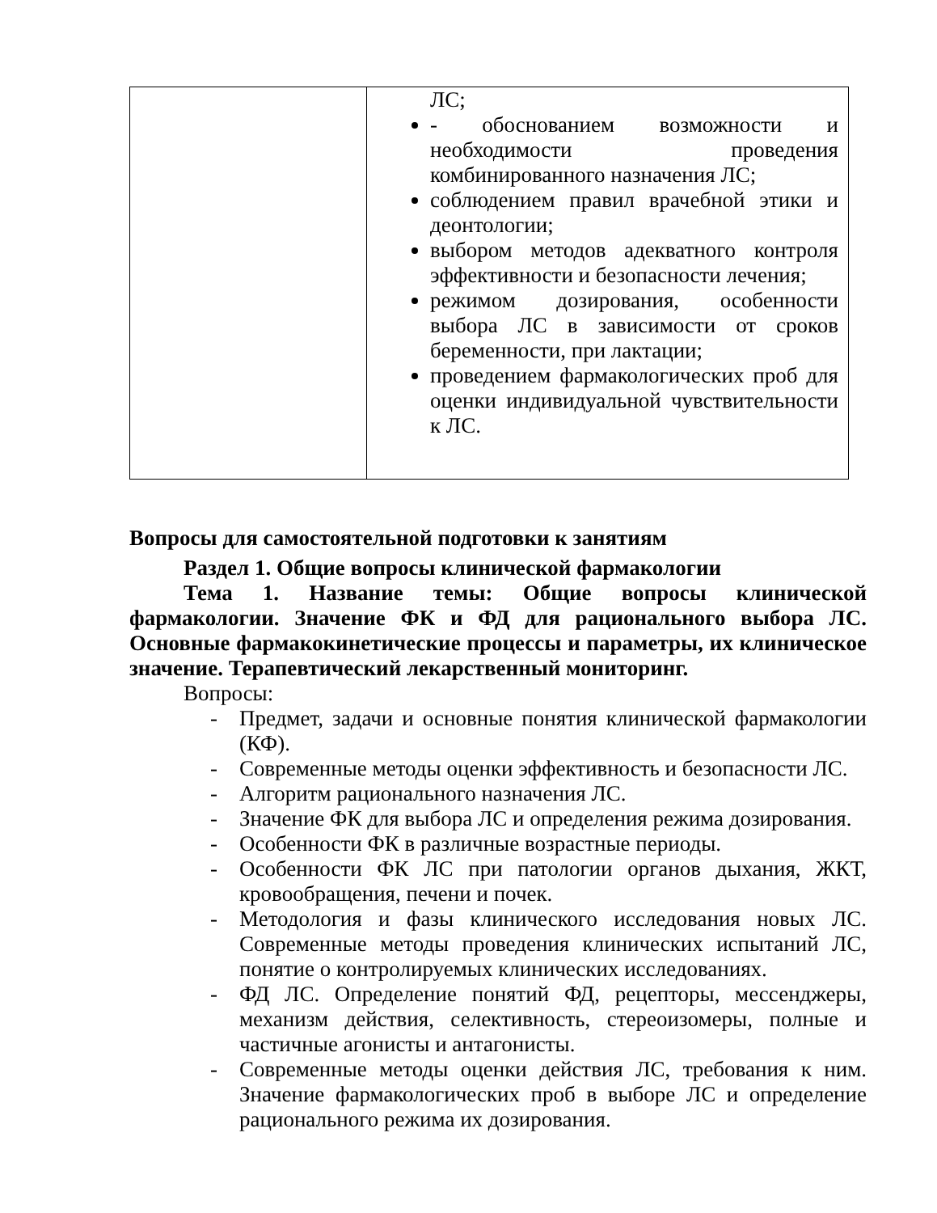| | ЛС; - обоснованием возможности и необходимости проведения комбинированного назначения ЛС; соблюдением правил врачебной этики и деонтологии; выбором методов адекватного контроля эффективности и безопасности лечения; режимом дозирования, особенности выбора ЛС в зависимости от сроков беременности, при лактации; проведением фармакологических проб для оценки индивидуальной чувствительности к ЛС. |
Вопросы для самостоятельной подготовки к занятиям
Раздел 1. Общие вопросы клинической фармакологии
Тема 1. Название темы: Общие вопросы клинической фармакологии. Значение ФК и ФД для рационального выбора ЛС. Основные фармакокинетические процессы и параметры, их клиническое значение. Терапевтический лекарственный мониторинг.
Вопросы:
- Предмет, задачи и основные понятия клинической фармакологии (КФ).
- Современные методы оценки эффективность и безопасности ЛС.
- Алгоритм рационального назначения ЛС.
- Значение ФК для выбора ЛС и определения режима дозирования.
- Особенности ФК в различные возрастные периоды.
- Особенности ФК ЛС при патологии органов дыхания, ЖКТ, кровообращения, печени и почек.
- Методология и фазы клинического исследования новых ЛС. Современные методы проведения клинических испытаний ЛС, понятие о контролируемых клинических исследованиях.
- ФД ЛС. Определение понятий ФД, рецепторы, мессенджеры, механизм действия, селективность, стереоизомеры, полные и частичные агонисты и антагонисты.
- Современные методы оценки действия ЛС, требования к ним. Значение фармакологических проб в выборе ЛС и определение рационального режима их дозирования.